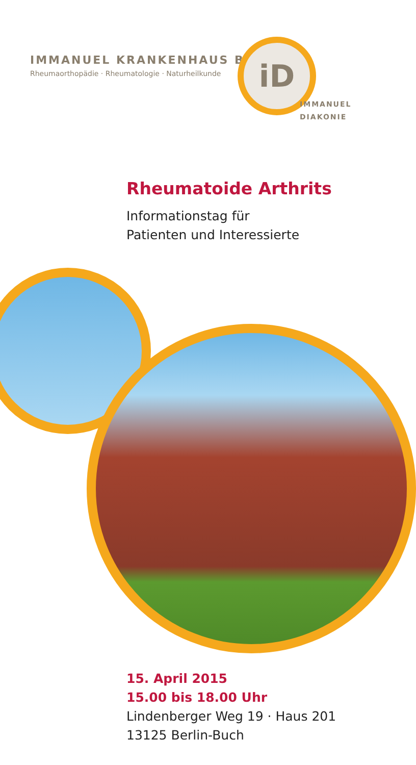IMMANUEL KRANKENHAUS BERLIN
Rheumaorthopädie · Rheumatologie · Naturheilkunde
iD
IMMANUEL
DIAKONIE
Rheumatoide Arthrits
Informationstag für
Patienten und Interessierte
15. April 2015
15.00 bis 18.00 Uhr
Lindenberger Weg 19 · Haus 201
13125 Berlin-Buch